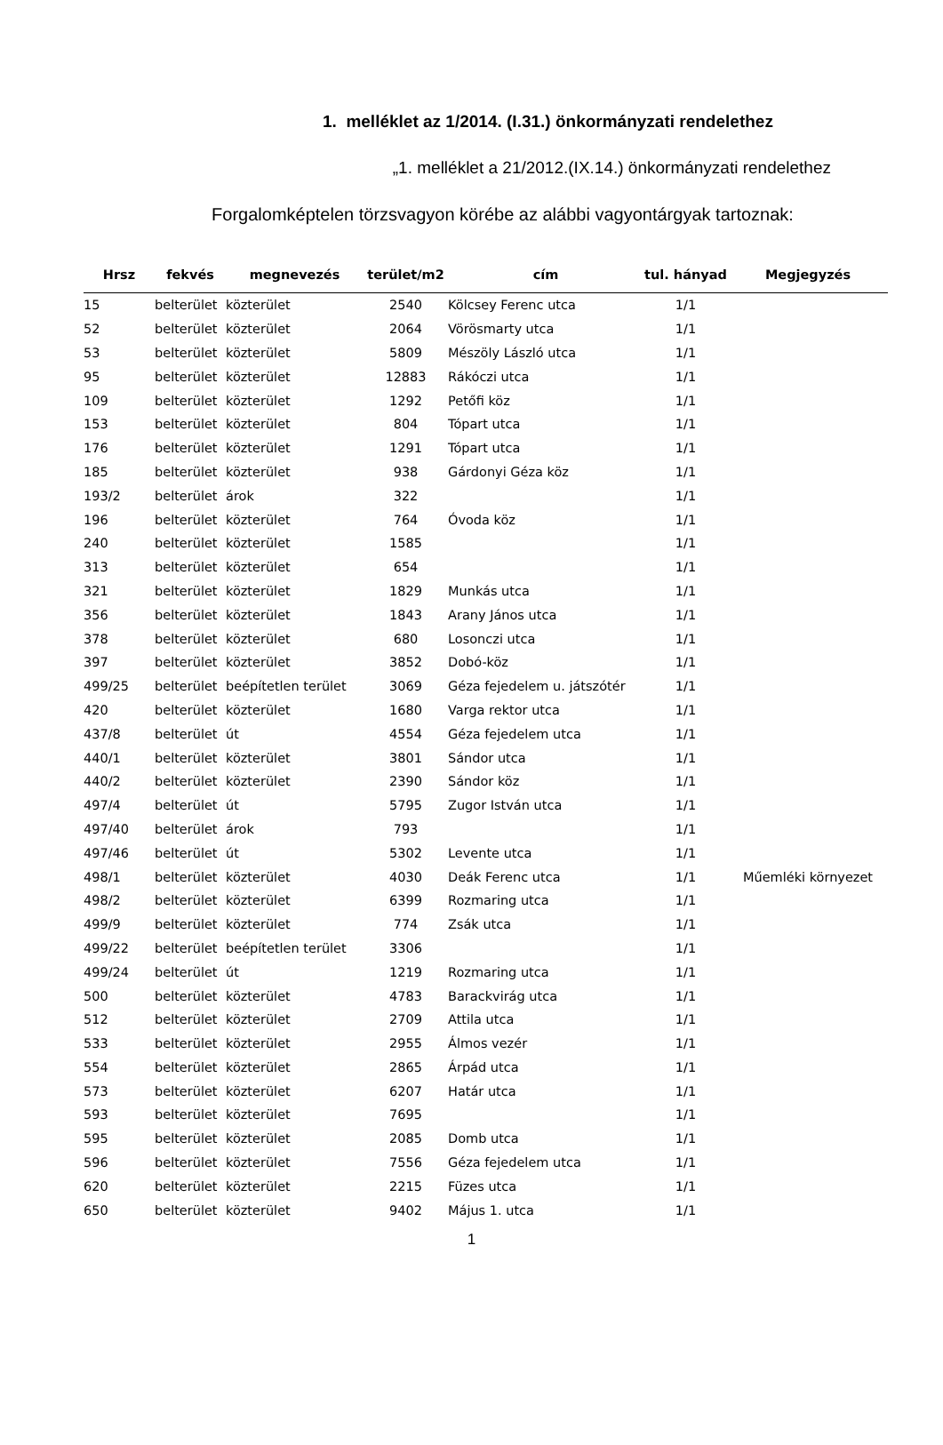1. melléklet az 1/2014. (I.31.) önkormányzati rendelethez
„1. melléklet a 21/2012.(IX.14.) önkormányzati rendelethez
Forgalomképtelen törzsvagyon körébe az alábbi vagyontárgyak tartoznak:
| Hrsz | fekvés | megnevezés | terület/m2 | cím | tul. hányad | Megjegyzés |
| --- | --- | --- | --- | --- | --- | --- |
| 15 | belterület | közterület | 2540 | Kölcsey Ferenc utca | 1/1 | |
| 52 | belterület | közterület | 2064 | Vörösmarty utca | 1/1 | |
| 53 | belterület | közterület | 5809 | Mészöly László utca | 1/1 | |
| 95 | belterület | közterület | 12883 | Rákóczi utca | 1/1 | |
| 109 | belterület | közterület | 1292 | Petőfi köz | 1/1 | |
| 153 | belterület | közterület | 804 | Tópart utca | 1/1 | |
| 176 | belterület | közterület | 1291 | Tópart utca | 1/1 | |
| 185 | belterület | közterület | 938 | Gárdonyi Géza köz | 1/1 | |
| 193/2 | belterület | árok | 322 | | 1/1 | |
| 196 | belterület | közterület | 764 | Óvoda köz | 1/1 | |
| 240 | belterület | közterület | 1585 | | 1/1 | |
| 313 | belterület | közterület | 654 | | 1/1 | |
| 321 | belterület | közterület | 1829 | Munkás utca | 1/1 | |
| 356 | belterület | közterület | 1843 | Arany János utca | 1/1 | |
| 378 | belterület | közterület | 680 | Losonczi utca | 1/1 | |
| 397 | belterület | közterület | 3852 | Dobó-köz | 1/1 | |
| 499/25 | belterület | beépítetlen terület | 3069 | Géza fejedelem u. játszótér | 1/1 | |
| 420 | belterület | közterület | 1680 | Varga rektor utca | 1/1 | |
| 437/8 | belterület | út | 4554 | Géza fejedelem utca | 1/1 | |
| 440/1 | belterület | közterület | 3801 | Sándor utca | 1/1 | |
| 440/2 | belterület | közterület | 2390 | Sándor köz | 1/1 | |
| 497/4 | belterület | út | 5795 | Zugor István utca | 1/1 | |
| 497/40 | belterület | árok | 793 | | 1/1 | |
| 497/46 | belterület | út | 5302 | Levente utca | 1/1 | |
| 498/1 | belterület | közterület | 4030 | Deák Ferenc utca | 1/1 | Műemléki környezet |
| 498/2 | belterület | közterület | 6399 | Rozmaring utca | 1/1 | |
| 499/9 | belterület | közterület | 774 | Zsák utca | 1/1 | |
| 499/22 | belterület | beépítetlen terület | 3306 | | 1/1 | |
| 499/24 | belterület | út | 1219 | Rozmaring utca | 1/1 | |
| 500 | belterület | közterület | 4783 | Barackvirág utca | 1/1 | |
| 512 | belterület | közterület | 2709 | Attila utca | 1/1 | |
| 533 | belterület | közterület | 2955 | Álmos vezér | 1/1 | |
| 554 | belterület | közterület | 2865 | Árpád utca | 1/1 | |
| 573 | belterület | közterület | 6207 | Határ utca | 1/1 | |
| 593 | belterület | közterület | 7695 | | 1/1 | |
| 595 | belterület | közterület | 2085 | Domb utca | 1/1 | |
| 596 | belterület | közterület | 7556 | Géza fejedelem utca | 1/1 | |
| 620 | belterület | közterület | 2215 | Füzes utca | 1/1 | |
| 650 | belterület | közterület | 9402 | Május 1. utca | 1/1 | |
1